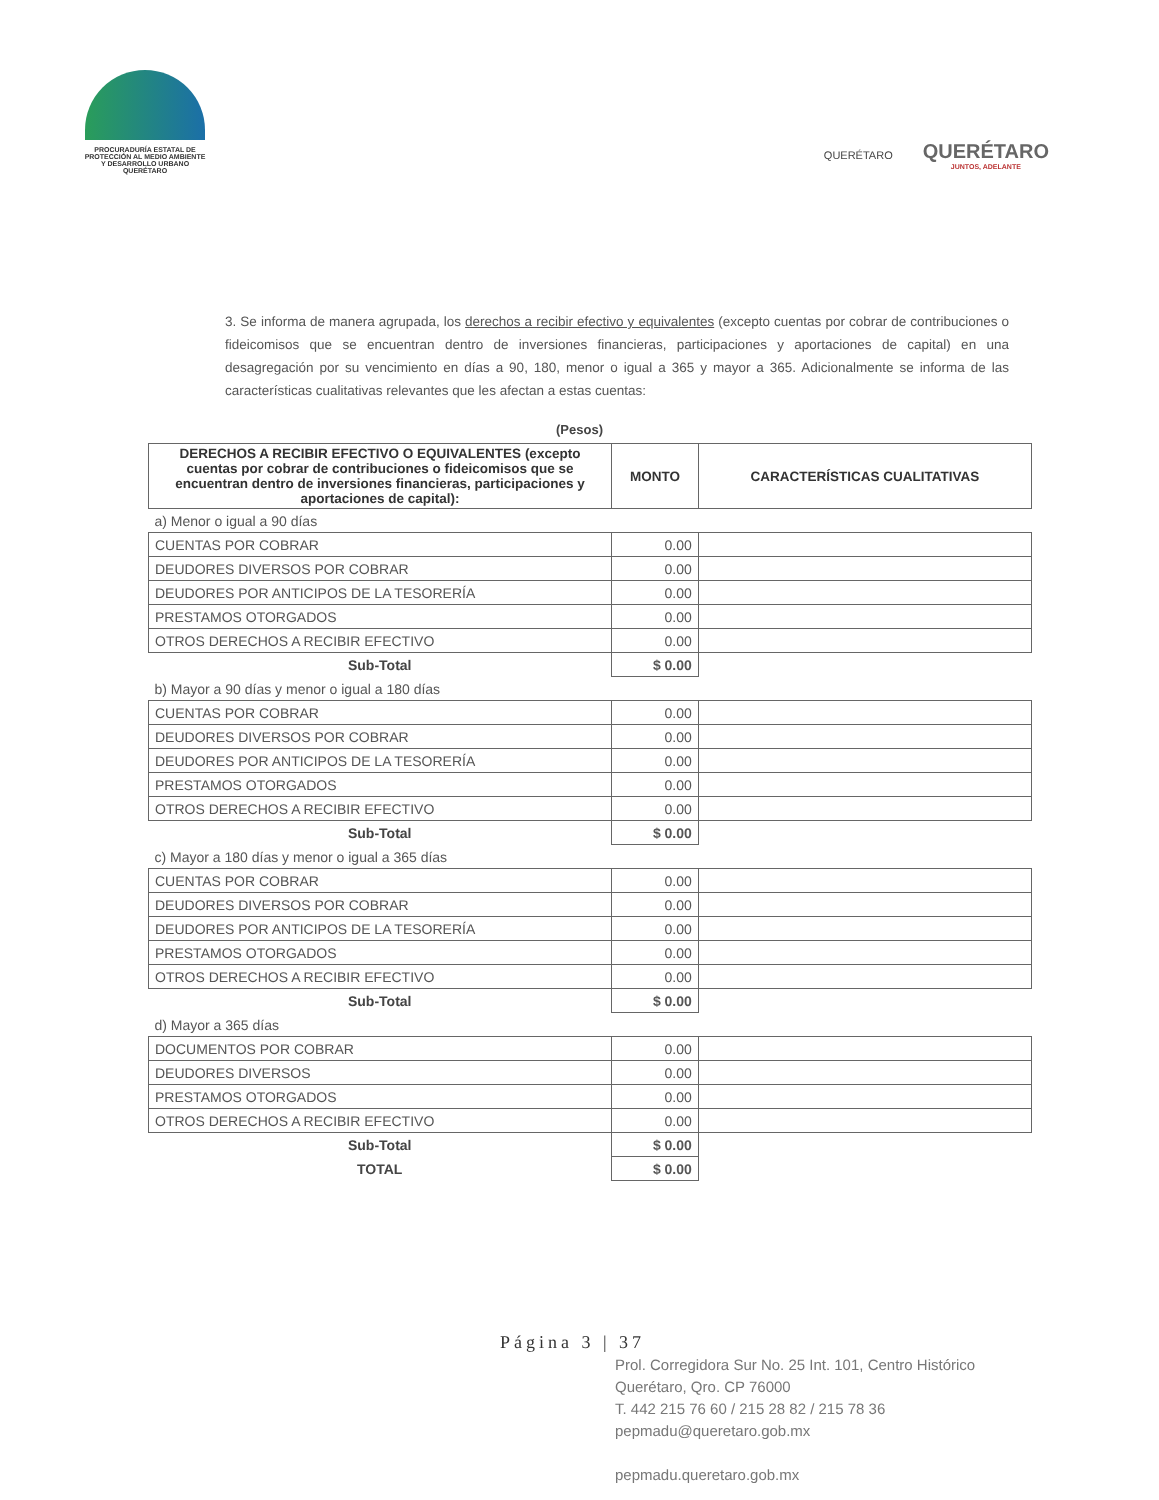PROCURADURÍA ESTATAL DE
PROTECCIÓN AL MEDIO AMBIENTE
Y DESARROLLO URBANO
QUERÉTARO
QUERÉTARO
QUERÉTARO
JUNTOS, ADELANTE
3. Se informa de manera agrupada, los derechos a recibir efectivo y equivalentes (excepto cuentas por cobrar de contribuciones o fideicomisos que se encuentran dentro de inversiones financieras, participaciones y aportaciones de capital) en una desagregación por su vencimiento en días a 90, 180, menor o igual a 365 y mayor a 365. Adicionalmente se informa de las características cualitativas relevantes que les afectan a estas cuentas:
(Pesos)
| DERECHOS A RECIBIR EFECTIVO O EQUIVALENTES (excepto cuentas por cobrar de contribuciones o fideicomisos que se encuentran dentro de inversiones financieras, participaciones y aportaciones de capital): | MONTO | CARACTERÍSTICAS CUALITATIVAS |
| --- | --- | --- |
| a) Menor o igual a 90 días | | |
| CUENTAS POR COBRAR | 0.00 | |
| DEUDORES DIVERSOS POR COBRAR | 0.00 | |
| DEUDORES POR ANTICIPOS DE LA TESORERÍA | 0.00 | |
| PRESTAMOS OTORGADOS | 0.00 | |
| OTROS DERECHOS A RECIBIR EFECTIVO | 0.00 | |
| Sub-Total | $ 0.00 | |
| b) Mayor a 90 días y menor o igual a 180 días | | |
| CUENTAS POR COBRAR | 0.00 | |
| DEUDORES DIVERSOS POR COBRAR | 0.00 | |
| DEUDORES POR ANTICIPOS DE LA TESORERÍA | 0.00 | |
| PRESTAMOS OTORGADOS | 0.00 | |
| OTROS DERECHOS A RECIBIR EFECTIVO | 0.00 | |
| Sub-Total | $ 0.00 | |
| c) Mayor a 180 días y menor o igual a 365 días | | |
| CUENTAS POR COBRAR | 0.00 | |
| DEUDORES DIVERSOS POR COBRAR | 0.00 | |
| DEUDORES POR ANTICIPOS DE LA TESORERÍA | 0.00 | |
| PRESTAMOS OTORGADOS | 0.00 | |
| OTROS DERECHOS A RECIBIR EFECTIVO | 0.00 | |
| Sub-Total | $ 0.00 | |
| d) Mayor a 365 días | | |
| DOCUMENTOS POR COBRAR | 0.00 | |
| DEUDORES DIVERSOS | 0.00 | |
| PRESTAMOS OTORGADOS | 0.00 | |
| OTROS DERECHOS A RECIBIR EFECTIVO | 0.00 | |
| Sub-Total | $ 0.00 | |
| TOTAL | $ 0.00 | |
Página 3 | 37
Prol. Corregidora Sur No. 25 Int. 101, Centro Histórico
Querétaro, Qro. CP 76000
T. 442 215 76 60 / 215 28 82 / 215 78 36
pepmadu@queretaro.gob.mx
pepmadu.queretaro.gob.mx